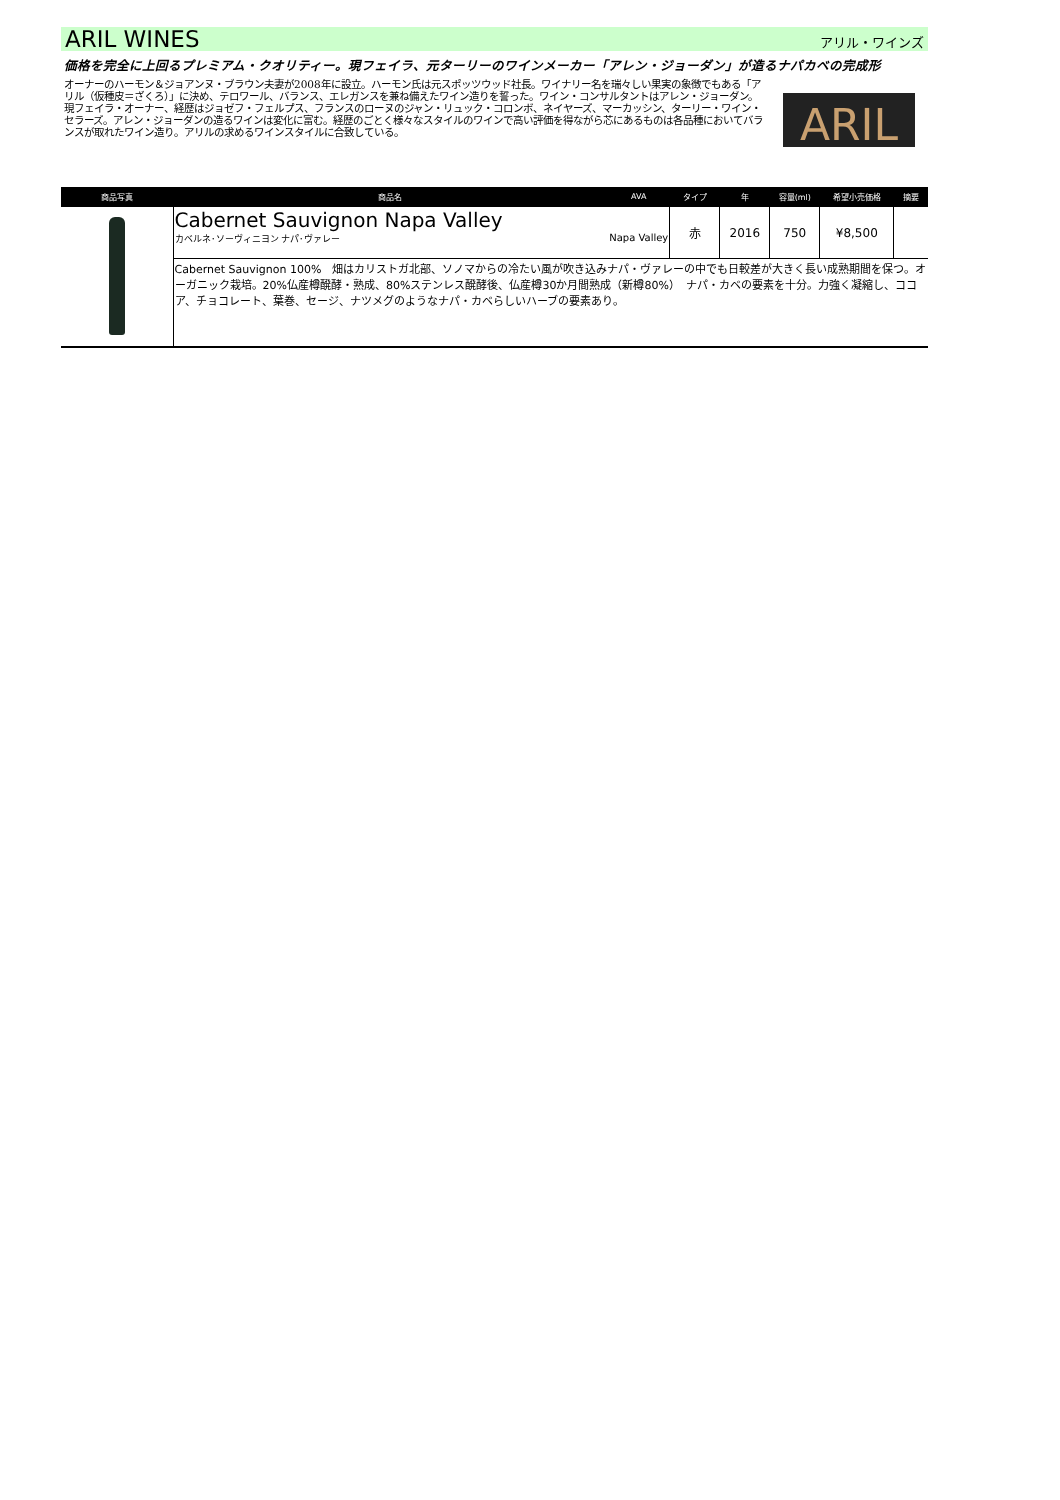ARIL WINES
アリル・ワインズ
価格を完全に上回るプレミアム・クオリティー。現フェイラ、元ターリーのワインメーカー「アレン・ジョーダン」が造るナパカベの完成形
オーナーのハーモン＆ジョアンヌ・ブラウン夫妻が2008年に設立。ハーモン氏は元スポッツウッド社長。ワイナリー名を瑞々しい果実の象徴でもある「アリル（仮種皮＝ざくろ）」に決め、テロワール、バランス、エレガンスを兼ね備えたワイン造りを誓った。ワイン・コンサルタントはアレン・ジョーダン。現フェイラ・オーナー、経歴はジョゼフ・フェルプス、フランスのローヌのジャン・リュック・コロンボ、ネイヤーズ、マーカッシン、ターリー・ワイン・セラーズ。アレン・ジョーダンの造るワインは変化に富む。経歴のごとく様々なスタイルのワインで高い評価を得ながら芯にあるものは各品種においてバランスが取れたワイン造り。アリルの求めるワインスタイルに合致している。
ARIL
| 商品写真 | 商品名 | AVA | タイプ | 年 | 容量(ml) | 希望小売価格 | 摘要 |
| --- | --- | --- | --- | --- | --- | --- | --- |
| | Cabernet Sauvignon Napa Valley カベルネ･ソーヴィニヨン ナパ･ヴァレー Napa Valley | | 赤 | 2016 | 750 | ¥8,500 | |
| | Cabernet Sauvignon 100% 畑はカリストガ北部、ソノマからの冷たい風が吹き込みナパ・ヴァレーの中でも日較差が大きく長い成熟期間を保つ。オーガニック栽培。20%仏産樽醗酵・熟成、80%ステンレス醗酵後、仏産樽30か月間熟成（新樽80%） ナパ・カベの要素を十分。力強く凝縮し、ココア、チョコレート、葉巻、セージ、ナツメグのようなナパ・カベらしいハーブの要素あり。 | | | | | | |